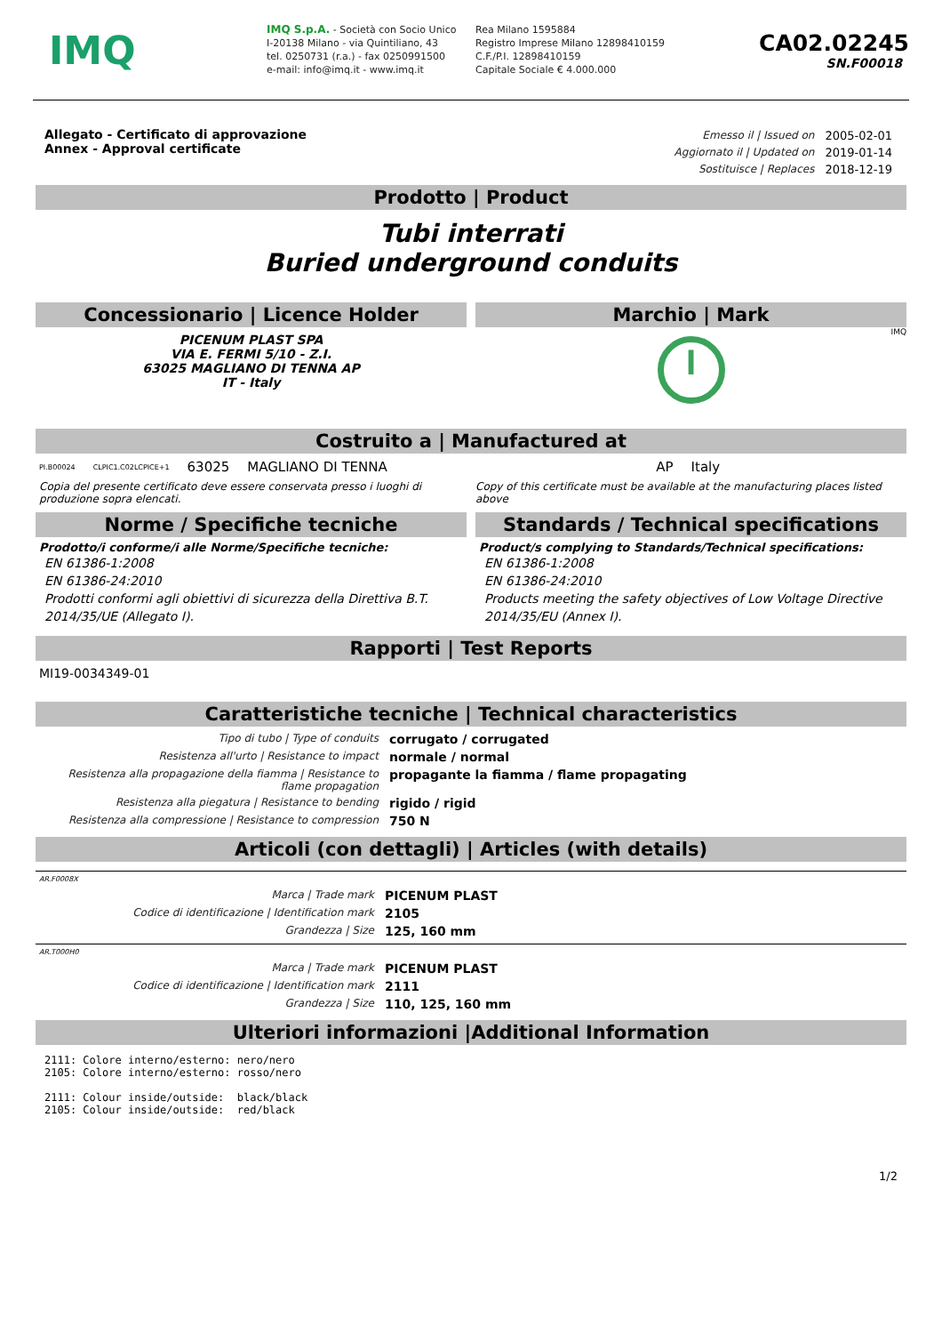IMQ
IMQ S.p.A. - Società con Socio Unico
I-20138 Milano - via Quintiliano, 43
tel. 0250731 (r.a.) - fax 0250991500
e-mail: info@imq.it - www.imq.it
Rea Milano 1595884
Registro Imprese Milano 12898410159
C.F./P.I. 12898410159
Capitale Sociale € 4.000.000
CA02.02245
SN.F00018
Allegato - Certificato di approvazione
Annex - Approval certificate
| Emesso il / Issued on | 2005-02-01 |
| Aggiornato il / Updated on | 2019-01-14 |
| Sostituisce / Replaces | 2018-12-19 |
Prodotto | Product
Tubi interrati
Buried underground conduits
Concessionario | Licence Holder
PICENUM PLAST SPA
VIA E. FERMI 5/10 - Z.I.
63025 MAGLIANO DI TENNA AP
IT - Italy
Marchio | Mark
IMQ
I
Costruito a | Manufactured at
PI.B00024 CLPIC1.C02LCPICE+1 63025 MAGLIANO DI TENNA AP Italy
Copia del presente certificato deve essere conservata presso i luoghi di produzione sopra elencati.
Copy of this certificate must be available at the manufacturing places listed above
Norme / Specifiche tecniche
Prodotto/i conforme/i alle Norme/Specifiche tecniche:
EN 61386-1:2008
EN 61386-24:2010
Prodotti conformi agli obiettivi di sicurezza della Direttiva B.T. 2014/35/UE (Allegato I).
Standards / Technical specifications
Product/s complying to Standards/Technical specifications:
EN 61386-1:2008
EN 61386-24:2010
Products meeting the safety objectives of Low Voltage Directive 2014/35/EU (Annex I).
Rapporti | Test Reports
MI19-0034349-01
Caratteristiche tecniche | Technical characteristics
| Tipo di tubo / Type of conduits | corrugato / corrugated |
| Resistenza all'urto / Resistance to impact | normale / normal |
| Resistenza alla propagazione della fiamma / Resistance to flame propagation | propagante la fiamma / flame propagating |
| Resistenza alla piegatura / Resistance to bending | rigido / rigid |
| Resistenza alla compressione / Resistance to compression | 750 N |
Articoli (con dettagli) | Articles (with details)
AR.F0008X
| Marca / Trade mark | PICENUM PLAST |
| Codice di identificazione / Identification mark | 2105 |
| Grandezza / Size | 125, 160 mm |
AR.T000H0
| Marca / Trade mark | PICENUM PLAST |
| Codice di identificazione / Identification mark | 2111 |
| Grandezza / Size | 110, 125, 160 mm |
Ulteriori informazioni |Additional Information
2111: Colore interno/esterno: nero/nero 2105: Colore interno/esterno: rosso/nero 2111: Colour inside/outside: black/black 2105: Colour inside/outside: red/black
1/2